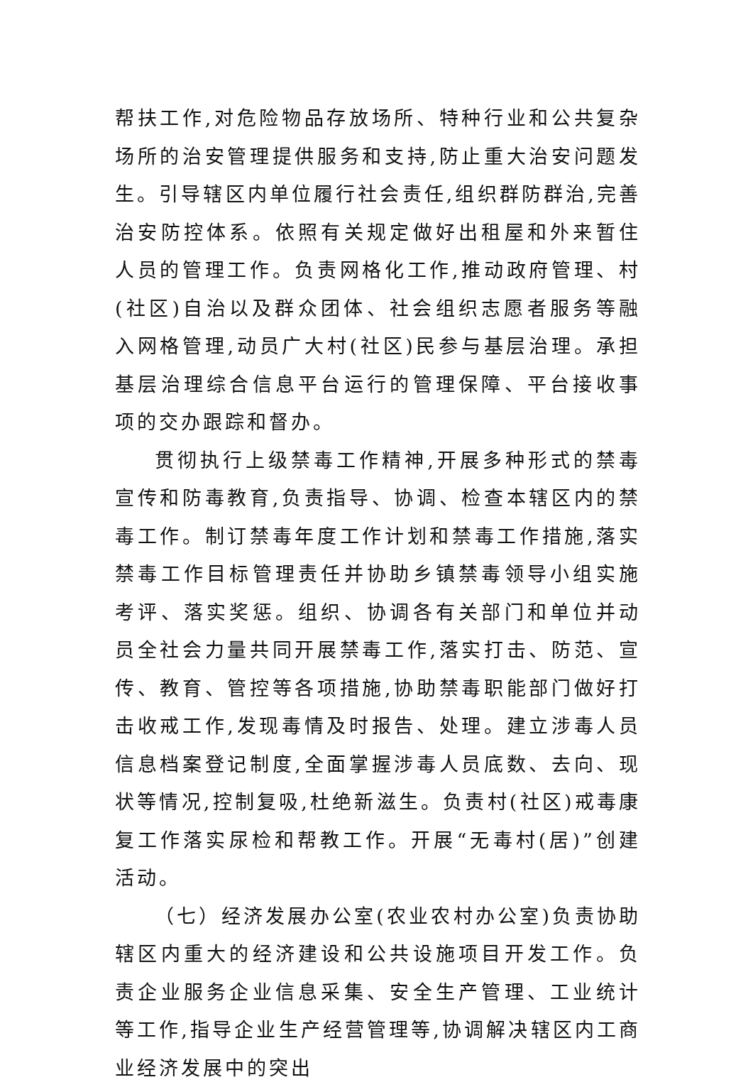帮扶工作,对危险物品存放场所、特种行业和公共复杂场所的治安管理提供服务和支持,防止重大治安问题发生。引导辖区内单位履行社会责任,组织群防群治,完善治安防控体系。依照有关规定做好出租屋和外来暂住人员的管理工作。负责网格化工作,推动政府管理、村(社区)自治以及群众团体、社会组织志愿者服务等融入网格管理,动员广大村(社区)民参与基层治理。承担基层治理综合信息平台运行的管理保障、平台接收事项的交办跟踪和督办。
贯彻执行上级禁毒工作精神,开展多种形式的禁毒宣传和防毒教育,负责指导、协调、检查本辖区内的禁毒工作。制订禁毒年度工作计划和禁毒工作措施,落实禁毒工作目标管理责任并协助乡镇禁毒领导小组实施考评、落实奖惩。组织、协调各有关部门和单位并动员全社会力量共同开展禁毒工作,落实打击、防范、宣传、教育、管控等各项措施,协助禁毒职能部门做好打击收戒工作,发现毒情及时报告、处理。建立涉毒人员信息档案登记制度,全面掌握涉毒人员底数、去向、现状等情况,控制复吸,杜绝新滋生。负责村(社区)戒毒康复工作落实尿检和帮教工作。开展“无毒村(居)”创建活动。
（七）经济发展办公室(农业农村办公室)负责协助辖区内重大的经济建设和公共设施项目开发工作。负责企业服务企业信息采集、安全生产管理、工业统计等工作,指导企业生产经营管理等,协调解决辖区内工商业经济发展中的突出